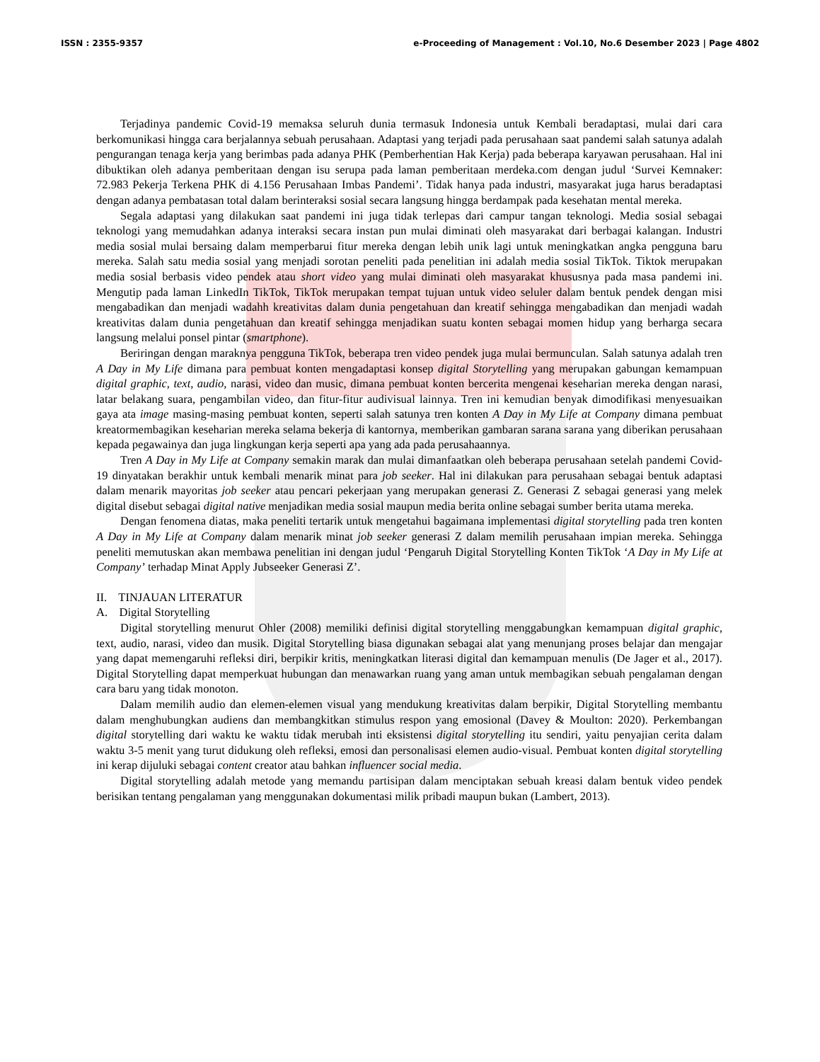ISSN : 2355-9357 e-Proceeding of Management : Vol.10, No.6 Desember 2023 | Page 4802
Terjadinya pandemic Covid-19 memaksa seluruh dunia termasuk Indonesia untuk Kembali beradaptasi, mulai dari cara berkomunikasi hingga cara berjalannya sebuah perusahaan. Adaptasi yang terjadi pada perusahaan saat pandemi salah satunya adalah pengurangan tenaga kerja yang berimbas pada adanya PHK (Pemberhentian Hak Kerja) pada beberapa karyawan perusahaan. Hal ini dibuktikan oleh adanya pemberitaan dengan isu serupa pada laman pemberitaan merdeka.com dengan judul ‘Survei Kemnaker: 72.983 Pekerja Terkena PHK di 4.156 Perusahaan Imbas Pandemi’. Tidak hanya pada industri, masyarakat juga harus beradaptasi dengan adanya pembatasan total dalam berinteraksi sosial secara langsung hingga berdampak pada kesehatan mental mereka.
Segala adaptasi yang dilakukan saat pandemi ini juga tidak terlepas dari campur tangan teknologi. Media sosial sebagai teknologi yang memudahkan adanya interaksi secara instan pun mulai diminati oleh masyarakat dari berbagai kalangan. Industri media sosial mulai bersaing dalam memperbarui fitur mereka dengan lebih unik lagi untuk meningkatkan angka pengguna baru mereka. Salah satu media sosial yang menjadi sorotan peneliti pada penelitian ini adalah media sosial TikTok. Tiktok merupakan media sosial berbasis video pendek atau short video yang mulai diminati oleh masyarakat khususnya pada masa pandemi ini. Mengutip pada laman LinkedIn TikTok, TikTok merupakan tempat tujuan untuk video seluler dalam bentuk pendek dengan misi mengabadikan dan menjadi wadahh kreativitas dalam dunia pengetahuan dan kreatif sehingga mengabadikan dan menjadi wadah kreativitas dalam dunia pengetahuan dan kreatif sehingga menjadikan suatu konten sebagai momen hidup yang berharga secara langsung melalui ponsel pintar (smartphone).
Beriringan dengan maraknya pengguna TikTok, beberapa tren video pendek juga mulai bermunculan. Salah satunya adalah tren A Day in My Life dimana para pembuat konten mengadaptasi konsep digital Storytelling yang merupakan gabungan kemampuan digital graphic, text, audio, narasi, video dan music, dimana pembuat konten bercerita mengenai keseharian mereka dengan narasi, latar belakang suara, pengambilan video, dan fitur-fitur audivisual lainnya. Tren ini kemudian benyak dimodifikasi menyesuaikan gaya ata image masing-masing pembuat konten, seperti salah satunya tren konten A Day in My Life at Company dimana pembuat kreatormembagikan keseharian mereka selama bekerja di kantornya, memberikan gambaran sarana sarana yang diberikan perusahaan kepada pegawainya dan juga lingkungan kerja seperti apa yang ada pada perusahaannya.
Tren A Day in My Life at Company semakin marak dan mulai dimanfaatkan oleh beberapa perusahaan setelah pandemi Covid-19 dinyatakan berakhir untuk kembali menarik minat para job seeker. Hal ini dilakukan para perusahaan sebagai bentuk adaptasi dalam menarik mayoritas job seeker atau pencari pekerjaan yang merupakan generasi Z. Generasi Z sebagai generasi yang melek digital disebut sebagai digital native menjadikan media sosial maupun media berita online sebagai sumber berita utama mereka.
Dengan fenomena diatas, maka peneliti tertarik untuk mengetahui bagaimana implementasi digital storytelling pada tren konten A Day in My Life at Company dalam menarik minat job seeker generasi Z dalam memilih perusahaan impian mereka. Sehingga peneliti memutuskan akan membawa penelitian ini dengan judul ‘Pengaruh Digital Storytelling Konten TikTok ‘A Day in My Life at Company’ terhadap Minat Apply Jubseeker Generasi Z’.
II. TINJAUAN LITERATUR
A. Digital Storytelling
Digital storytelling menurut Ohler (2008) memiliki definisi digital storytelling menggabungkan kemampuan digital graphic, text, audio, narasi, video dan musik. Digital Storytelling biasa digunakan sebagai alat yang menunjang proses belajar dan mengajar yang dapat memengaruhi refleksi diri, berpikir kritis, meningkatkan literasi digital dan kemampuan menulis (De Jager et al., 2017). Digital Storytelling dapat memperkuat hubungan dan menawarkan ruang yang aman untuk membagikan sebuah pengalaman dengan cara baru yang tidak monoton.
Dalam memilih audio dan elemen-elemen visual yang mendukung kreativitas dalam berpikir, Digital Storytelling membantu dalam menghubungkan audiens dan membangkitkan stimulus respon yang emosional (Davey & Moulton: 2020). Perkembangan digital storytelling dari waktu ke waktu tidak merubah inti eksistensi digital storytelling itu sendiri, yaitu penyajian cerita dalam waktu 3-5 menit yang turut didukung oleh refleksi, emosi dan personalisasi elemen audio-visual. Pembuat konten digital storytelling ini kerap dijuluki sebagai content creator atau bahkan influencer social media.
Digital storytelling adalah metode yang memandu partisipan dalam menciptakan sebuah kreasi dalam bentuk video pendek berisikan tentang pengalaman yang menggunakan dokumentasi milik pribadi maupun bukan (Lambert, 2013).